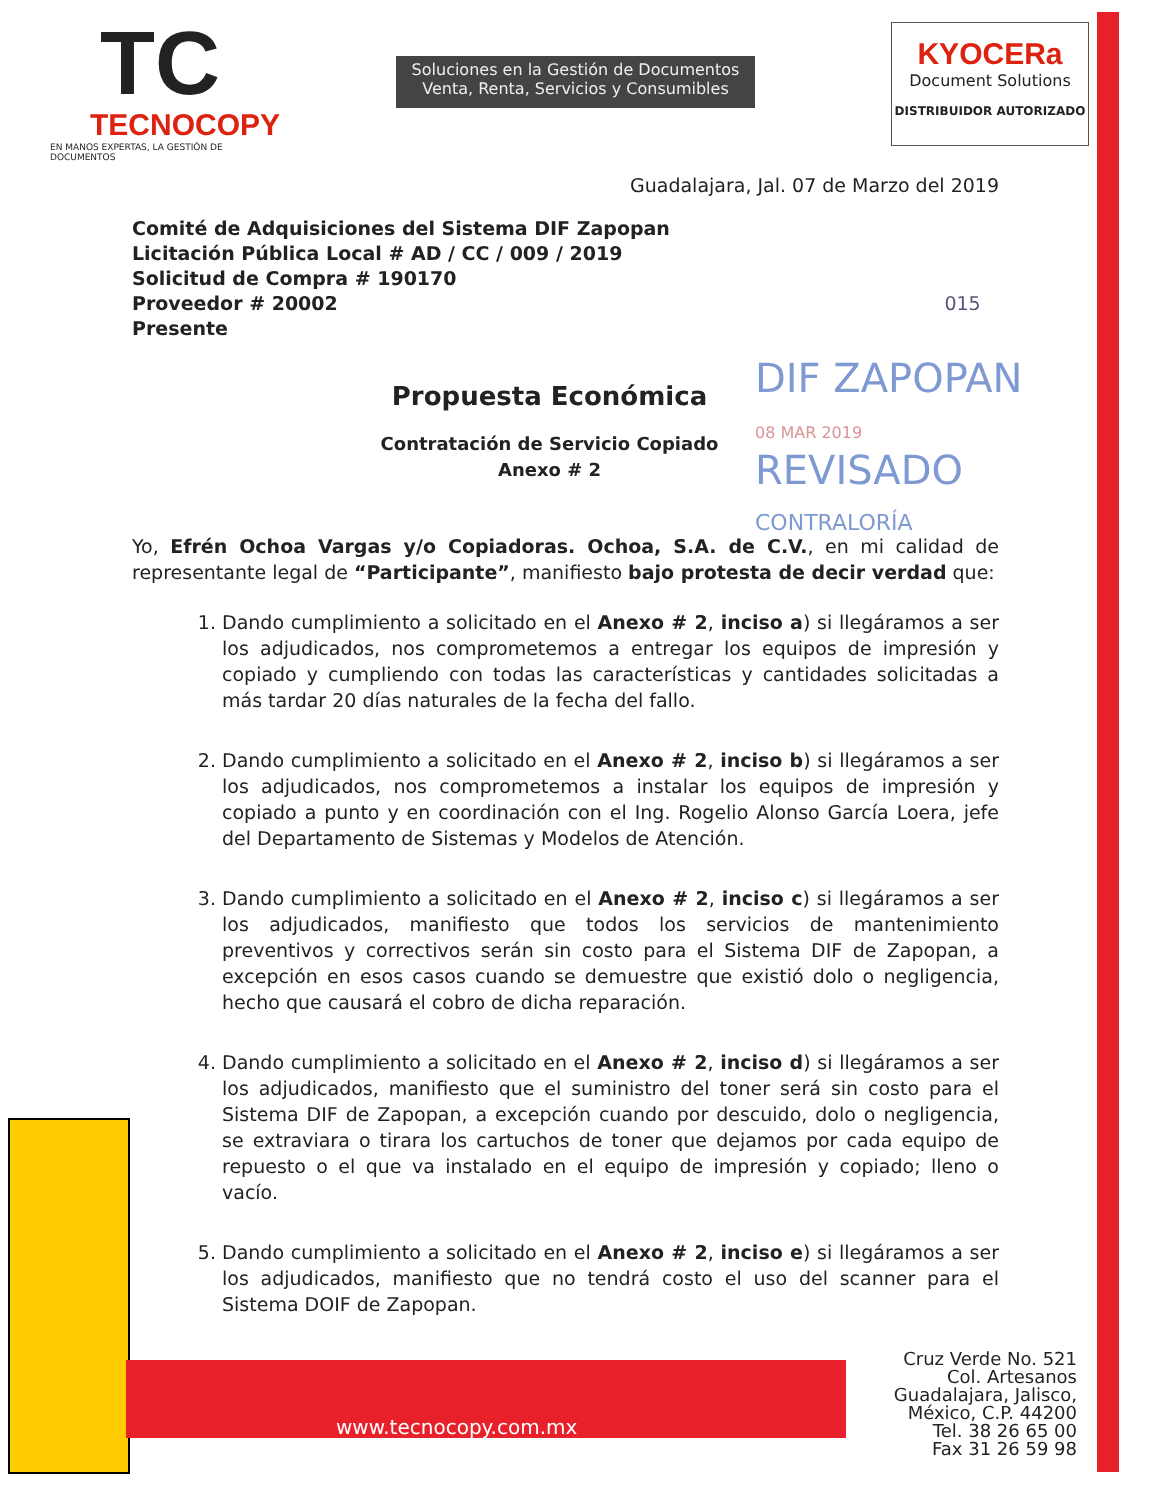TC
TECNOCOPY
EN MANOS EXPERTAS, LA GESTIÓN DE DOCUMENTOS
Soluciones en la Gestión de Documentos
Venta, Renta, Servicios y Consumibles
KYOCERa
Document Solutions
DISTRIBUIDOR AUTORIZADO
Guadalajara, Jal. 07 de Marzo del 2019
Comité de Adquisiciones del Sistema DIF Zapopan
Licitación Pública Local # AD / CC / 009 / 2019
Solicitud de Compra # 190170
Proveedor # 20002 015
Presente
Propuesta Económica
Contratación de Servicio Copiado
Anexo # 2
DIF ZAPOPAN
08 MAR 2019
REVISADO
CONTRALORÍA
Yo, Efrén Ochoa Vargas y/o Copiadoras. Ochoa, S.A. de C.V., en mi calidad de representante legal de “Participante”, manifiesto bajo protesta de decir verdad que:
1. Dando cumplimiento a solicitado en el Anexo # 2, inciso a) si llegáramos a ser los adjudicados, nos comprometemos a entregar los equipos de impresión y copiado y cumpliendo con todas las características y cantidades solicitadas a más tardar 20 días naturales de la fecha del fallo.
2. Dando cumplimiento a solicitado en el Anexo # 2, inciso b) si llegáramos a ser los adjudicados, nos comprometemos a instalar los equipos de impresión y copiado a punto y en coordinación con el Ing. Rogelio Alonso García Loera, jefe del Departamento de Sistemas y Modelos de Atención.
3. Dando cumplimiento a solicitado en el Anexo # 2, inciso c) si llegáramos a ser los adjudicados, manifiesto que todos los servicios de mantenimiento preventivos y correctivos serán sin costo para el Sistema DIF de Zapopan, a excepción en esos casos cuando se demuestre que existió dolo o negligencia, hecho que causará el cobro de dicha reparación.
4. Dando cumplimiento a solicitado en el Anexo # 2, inciso d) si llegáramos a ser los adjudicados, manifiesto que el suministro del toner será sin costo para el Sistema DIF de Zapopan, a excepción cuando por descuido, dolo o negligencia, se extraviara o tirara los cartuchos de toner que dejamos por cada equipo de repuesto o el que va instalado en el equipo de impresión y copiado; lleno o vacío.
5. Dando cumplimiento a solicitado en el Anexo # 2, inciso e) si llegáramos a ser los adjudicados, manifiesto que no tendrá costo el uso del scanner para el Sistema DOIF de Zapopan.
www.tecnocopy.com.mx
Cruz Verde No. 521
Col. Artesanos
Guadalajara, Jalisco,
México, C.P. 44200
Tel. 38 26 65 00
Fax 31 26 59 98